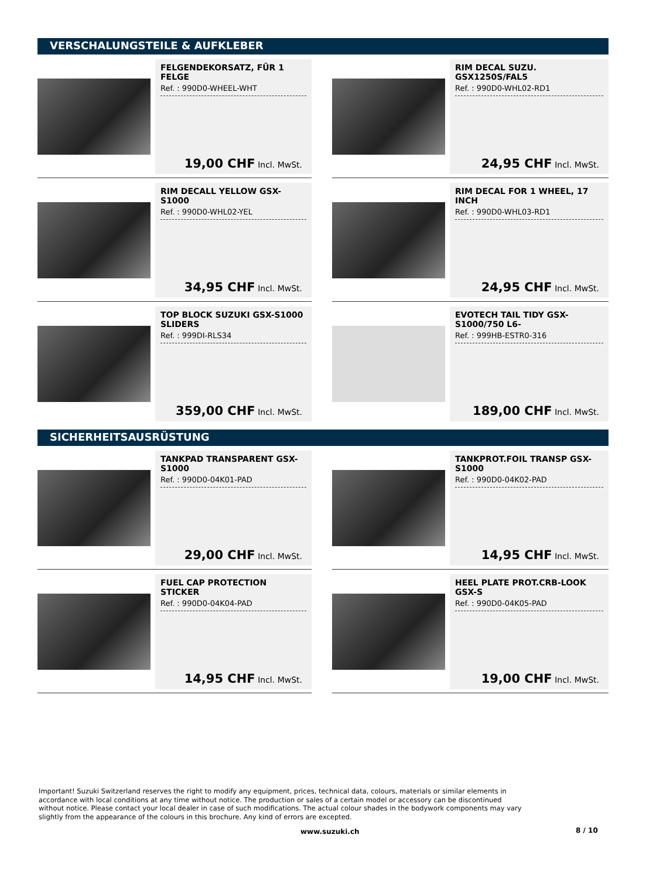VERSCHALUNGSTEILE & AUFKLEBER
FELGENDEKORSATZ, FÜR 1 FELGE
Ref. : 990D0-WHEEL-WHT
19,00 CHF Incl. MwSt.
RIM DECAL SUZU. GSX1250S/FAL5
Ref. : 990D0-WHL02-RD1
24,95 CHF Incl. MwSt.
RIM DECALL YELLOW GSX-S1000
Ref. : 990D0-WHL02-YEL
34,95 CHF Incl. MwSt.
RIM DECAL FOR 1 WHEEL, 17 INCH
Ref. : 990D0-WHL03-RD1
24,95 CHF Incl. MwSt.
TOP BLOCK SUZUKI GSX-S1000 SLIDERS
Ref. : 999DI-RLS34
359,00 CHF Incl. MwSt.
EVOTECH TAIL TIDY GSX-S1000/750 L6-
Ref. : 999HB-ESTR0-316
189,00 CHF Incl. MwSt.
SICHERHEITSAUSRÜSTUNG
TANKPAD TRANSPARENT GSX-S1000
Ref. : 990D0-04K01-PAD
29,00 CHF Incl. MwSt.
TANKPROT.FOIL TRANSP GSX-S1000
Ref. : 990D0-04K02-PAD
14,95 CHF Incl. MwSt.
FUEL CAP PROTECTION STICKER
Ref. : 990D0-04K04-PAD
14,95 CHF Incl. MwSt.
HEEL PLATE PROT.CRB-LOOK GSX-S
Ref. : 990D0-04K05-PAD
19,00 CHF Incl. MwSt.
Important! Suzuki Switzerland reserves the right to modify any equipment, prices, technical data, colours, materials or similar elements in accordance with local conditions at any time without notice. The production or sales of a certain model or accessory can be discontinued without notice. Please contact your local dealer in case of such modifications. The actual colour shades in the bodywork components may vary slightly from the appearance of the colours in this brochure. Any kind of errors are excepted.
www.suzuki.ch 8 / 10